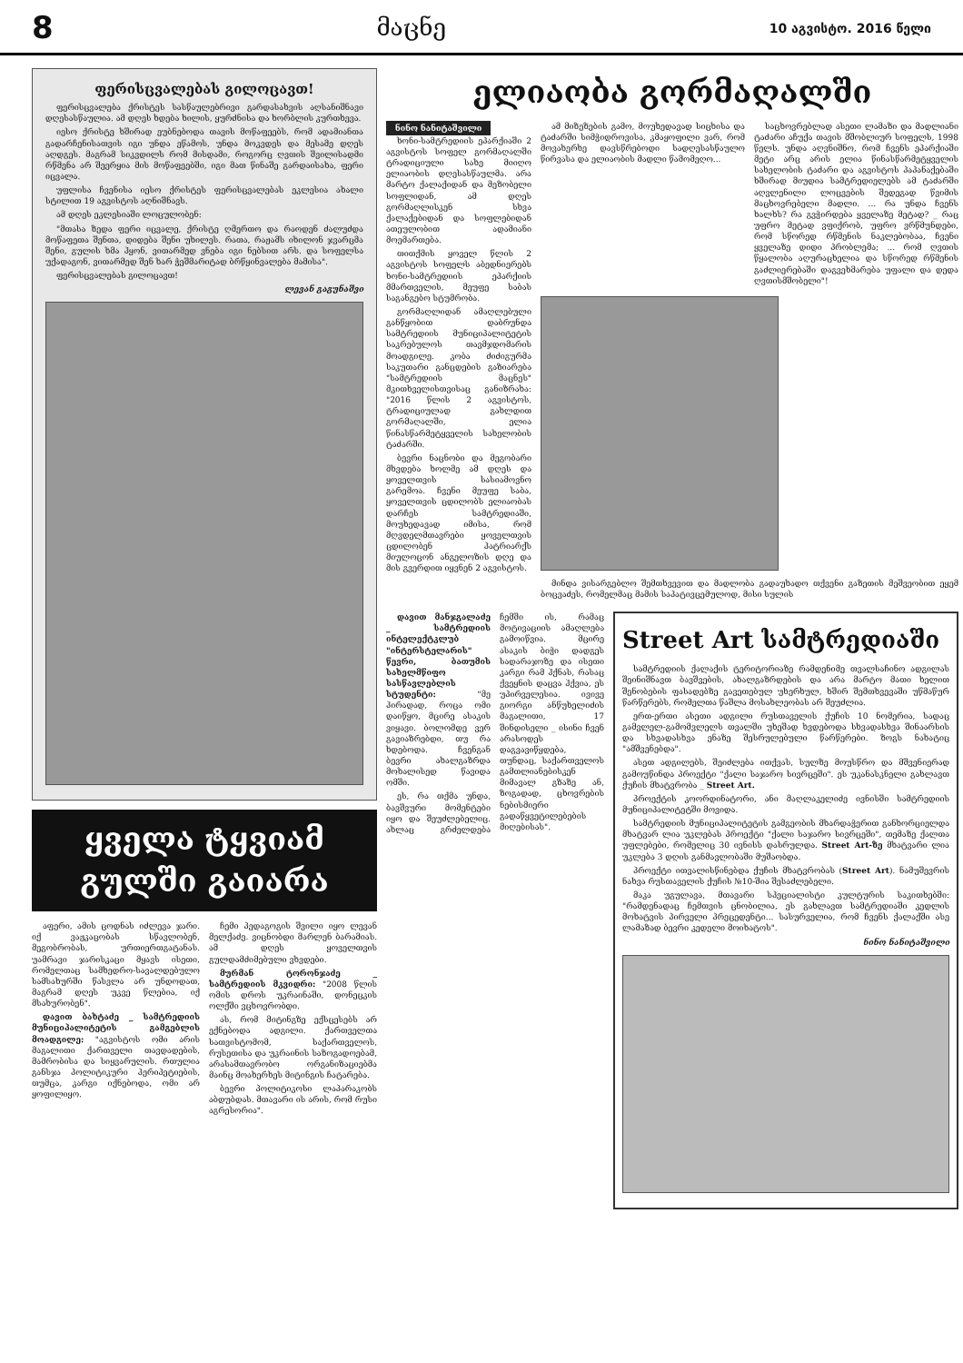8 მაცნე 10 აგვისტო. 2016 წელი
ფერისცვალებას გილოცავთ!
ფერისცვალება ქრისტეს სასწაულებრივი გარდასახვის აღსანიშნავი დღესასწაულია. ამ დღეს ხდება ხილის, ყურძნისა და ხორბლის კურთხევა.
იესო ქრისტე ხშირად ეუბნებოდა თავის მოწაფეებს, რომ ადამიანთა გადარჩენისათვის იგი უნდა ეწამოს, უნდა მოკვდეს და მესამე დღეს აღდგეს. მაგრამ სიკვდილს რომ მისდამი, როგორც ღვთის შვილისადმი რწმენა არ შეერყია მის მოწაფეებში, იგი მათ წინაშე გარდაისახა, ფერი იცვალა.
უფლისა ჩვენისა იესო ქრისტეს ფერისცვალებას ეკლესია ახალი სტილით 19 აგვისტოს აღნიშნავს.
ამ დღეს ეკლესიაში ლოცულობენ:
"მთასა ზედა ფერი იცვალე, ქრისტე ღმერთო და რაოდენ ძალუძდა მოწაფეთა შენთა, დიდება შენი უხილეს. რათა, რაჟამს იხილონ ჯვარცმა შენი, გულის ხმა ჰყონ, ვითარმედ ვნება იგი ნებსით არს. და სოფელსა უქადაგონ, ვითარმედ შენ ხარ ჭეშმარიტად ბრწყინვალება მამისა".
ფერისცვალებას გილოცავთ!
ლევან გაგუნაშვი
ყველა ტყვიამ გულში გაიარა
აფერი, ამის ცოდნას იძლევა ჯარი. იქ ვაჟკაცობას სწავლობენ, მეგობრობას, ურთიერთგატანას. უამრავი ჯარისკაცი მყავს ისეთი, რომელთაც სამხედრო-სავალდებულო სამსახურში წასვლა არ უნდოდათ, მაგრამ დღეს უკვე წლებია, იქ მსახურობენ".
დავით ბახტაძე _ სამტრედიის მუნიციპალიტეტის გამგებლის მოადგილე: "აგვისტოს ომი არის მაგალითი ქართველი თავდადების, მამრობისა და სიყვარულის. რთულია განსჯა პოლიტიკური პერიპეტიების, თუმცა, კარგი იქნებოდა, ომი არ ყოფილიყო.
ჩემი პედაგოგის შვილი იყო ლევან მელქაძე. ვიცნობდი მარლენ ბარამიას. ამ დღეს ყოველთვის გულდამძიმებული ვხვდები.
მურმან ტორონჯაძე _ სამტრედიის მკვიდრი: "2008 წლის ომის დროს უკრაინაში, დონეცკის ოლქში ვცხოვრობდი.
ას, რომ მიტინგზე ექსცესებს არ ექნებოდა ადგილი. ქართველთა სათვისტომომ, საქართველოს, რუსეთისა და უკრაინის საზოგადოებამ, არასამთავრობო ორგანიზაციებმა მაინც მოახერხეს მიტინგის ჩატარება.
ბევრი პოლიტიკოსი ლაპარაკობს აბდუბდას. მთავარი ის არის, რომ რუსი აგრესორია".
ელიაობა გორმაღალში
ნინო ნანიტაშვილი
ხონი-სამტრედიის ეპარქიაში 2 აგვისტოს სოფელ გორმაღალში ტრადიციული სახე მიიღო ელიაობის დღესასწაულმა. არა მარტო ქალაქიდან და მეზობელი სოფლიდან, ამ დღეს გორმაღლისკენ სხვა ქალაქებიდან და სოფლებიდან ათეულობით ადამიანი მოემართება.
თითქმის ყოველ წლის 2 აგვისტოს სოფელს აბედნიერებს ხონი-სამტრედიის ეპარქიის მმართველის, მეუფე საბას საგანგებო სტუმრობა.
გორმაღლიდან ამაღლებული განწყობით დაბრუნდა სამტრედიის მუნიციპალიტეტის საკრებულოს თავმჯდომარის მოადგილე. კობა ძიძიგურმა საკუთარი განცდების გაზიარება "სამტრედიის მაცნეს" მკითხველისთვისაც განიზრახა: "2016 წლის 2 აგვისტოს, ტრადიციულად გახლდით გორმაღალში, ელია წინასწარმეტყველის სახელობის ტაძარში.
ბევრი ნაცნობი და მეგობარი მხვდება ხოლმე ამ დღეს და ყოველთვის სასიამოვნო გარემოა. ჩვენი მეუფე საბა, ყოველთვის ცდილობს ელიაობას დარჩეს სამტრედიაში, მოუხედავად იმისა, რომ მღვდელმთავრები ყოველთვის ცდილობენ პატრიარქს მიულოცონ ანგელოზის დღე და მის გვერდით იყვნენ 2 აგვისტოს.
ამ მიზეზების გამო, მოუხედავად სიცხისა და ტაძარში სიმჭიდროვისა, კმაყოფილი ვარ, რომ მოვახერხე დავსწრებოდი სადღესასწაულო წირვასა და ელიაობის მადლი წამომეღო...
საცხოვრებლად ასეთი ლამაზი და მადლიანი ტაძარი აჩუქა თავის მშობლიურ სოფელს, 1998 წელს. უნდა აღვნიშნო, რომ ჩვენს ეპარქიაში მეტი არც არის ელია წინასწარმეტყველის სახელობის ტაძარი და აგვისტოს პაპანაქებაში ხშირად მიუდია სამტრედიელებს ამ ტაძარში აღვლენილი ლოცვების შედეგად წვიმის მაცხოვრებელი მადლი. ... რა უნდა ჩვენს ხალხს? რა გვჭირდება ყველაზე მეტად? _ რაც უფრო მეტად ვფიქრობ, უფრო ვრწმუნდები, რომ სწორედ რწმენის ნაკლებობაა, ჩვენი ყველაზე დიდი პრობლემა; ... რომ ღვთის წყალობა აღურაცხელია და სწორედ რწმენის გაძლიერებაში დაგვეხმარება უფალი და დედა ღვთისმშობელი"!
მინდა ვისარგებლო შემთხვევით და მადლობა გადაუხადო თქვენი გაზეთის მეშვეობით ეყემ ბოცვაძეს, რომელმაც მამის საპატივცემულოდ, მისი სულის
დავით მანჯგალაძე _ სამტრედიის ინტელექტკლუბ "ინტერსტელარის" წევრი, ბათუმის სახელმწიფო სასწავლებლის სტუდენტი: "მე პირადად, როცა ომი დაიწყო, მცირე ასაკის ვიყავი. ბოლომდე ვერ გავიაზრებდი, თუ რა ხდებოდა. ჩვენგან ბევრი ახალგაზრდა მოხალისედ წავიდა ომში.
ეს, რა თქმა უნდა, ბავშვური მომენტები იყო და შეუძლებელიც. ახლაც გრძელდება ჩემში ის, რამაც მოტივაციის ამაღლება გამოიწვია. მცირე ასაკის ბიჭი დადგეს სადარაჯოზე და ისეთი კარგი რამ ჰქნას, რასაც ქვეყნის დაცვა ჰქვია, ეს უპირველესია. ივივე გიორგი ანწუხელიძის მაგალითი, 17 შინდისელი _ ისინი ჩვენ არასოდეს დაგვავიწყდება, თუნდაც, საქართველოს გამთლიანებისკენ მიმავალ გზაზე ან, ზოგადად, ცხოვრების ნებისმიერი გადაწყვეტილებების მიღებისას".
Street Art სამტრედიაში
სამტრედიის ქალაქის ტერიტორიაზე რამდენიმე თვალსაჩინო ადგილას შეინიშნავთ ბავშვების, ახალგაზრდების და არა მარტო მათი ხელით შენობების ფასადებზე გავეთებულ უხერხულ, ხშირ შემთხვევაში უწმაწურ წარწერებს, რომელთა წაშლა მოსახლეობას არ შეუძლია.
ერთ-ერთი ასეთი ადგილი რუსთაველის ქუჩის 10 ნომერია, სადაც გამვლელ-გამომვლელს თვალში უხეშად ხვდებოდა სხვადასხვა შინაარსის და სხვადასხვა ენაზე შესრულებული წარწერები. ზოგს ნახატიც "ამშვენებდა".
ასეთ ადგილებს, შეიძლება ითქვას, სულზე მოუსწრო და მშვენიერად გამოუწინდა პროექტი "ქალი საჯარო სივრცეში". ეს უკანასკნელი გახლავთ ქუჩის მხატვრობა _ Street Art.
პროექტის კოორდინატორი, ანი მაღლაკელიძე ივნისში სამტრედიის მუნიციპალიტეტში მოვიდა.
სამტრედიის მუნიციპალიტეტის გამგეობის მხარდაჭერით განხორციელდა მხატვარ ლია უკლებას პროექტი "ქალი საჯარო სივრცეში", თემაზე ქალთა უფლებები, რომელიც 30 ივნისს დასრულდა. Street Art-ზე მხატვარი ლია უკლება 3 დღის განმავლობაში მუშაობდა.
პროექტი ითვალისწინებდა ქუჩის მხატვრობას (Street Art). ნამუშევრის ნახვა რუსთაველის ქუჩის №10-შია შესაძლებელი.
მაკა უგულავა, მთავარი სპეციალისტი კულტურის საკითხებში: "რამდენადაც ჩემთვის ცნობილია, ეს გახლავთ სამტრედიაში კედლის მოხატვის პირველი პრეცედენტი... სასურველია, რომ ჩვენს ქალაქში ასე ლამაზად ბევრი კედელი მოიხატოს".
ნინო ნანიტაშვილი